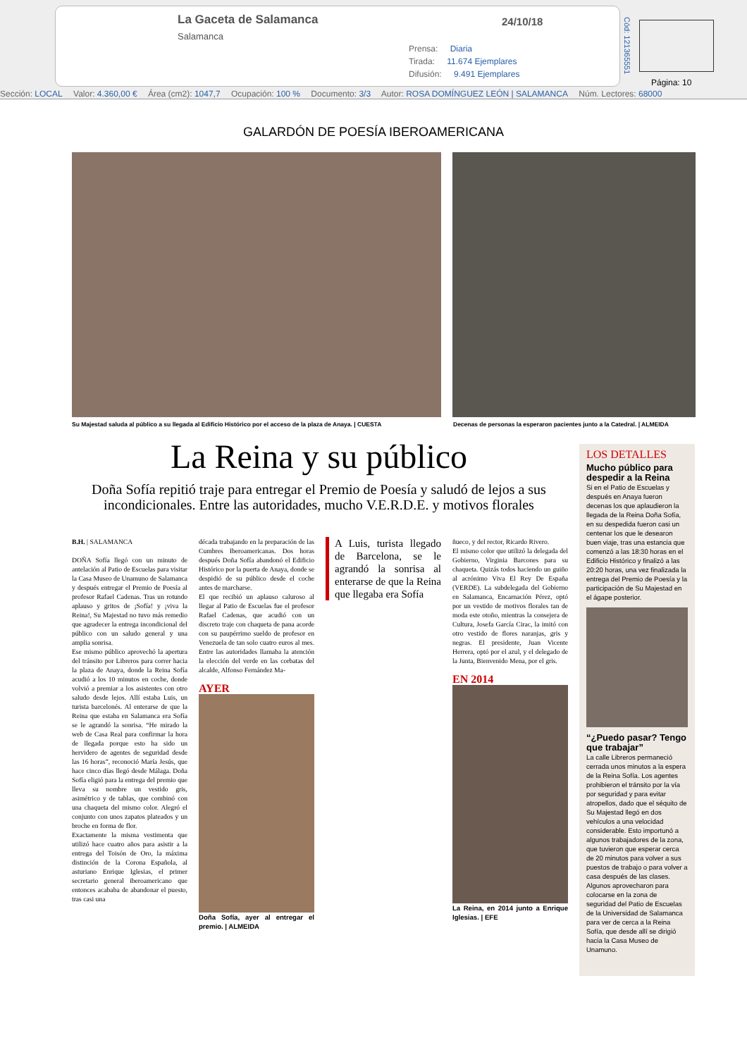La Gaceta de Salamanca
Salamanca
24/10/18
Prensa: Diaria
Tirada: 11.674 Ejemplares
Difusión: 9.491 Ejemplares
Cód: 121365551
Página: 10
Sección: LOCAL Valor: 4.360,00 € Área (cm2): 1047,7 Ocupación: 100 % Documento: 3/3 Autor: ROSA DOMÍNGUEZ LEÓN | SALAMANCA Núm. Lectores: 68000
GALARDÓN DE POESÍA IBEROAMERICANA
Su Majestad saluda al público a su llegada al Edificio Histórico por el acceso de la plaza de Anaya. | CUESTA
Decenas de personas la esperaron pacientes junto a la Catedral. | ALMEIDA
La Reina y su público
Doña Sofía repitió traje para entregar el Premio de Poesía y saludó de lejos a sus incondicionales. Entre las autoridades, mucho V.E.R.D.E. y motivos florales
B.H. | SALAMANCA
DOÑA Sofía llegó con un minuto de antelación al Patio de Escuelas para visitar la Casa Museo de Unamuno de Salamanca y después entregar el Premio de Poesía al profesor Rafael Cadenas. Tras un rotundo aplauso y gritos de ¡Sofía! y ¡viva la Reina!, Su Majestad no tuvo más remedio que agradecer la entrega incondicional del público con un saludo general y una amplia sonrisa.
Ese mismo público aprovechó la apertura del tránsito por Libreros para correr hacia la plaza de Anaya, donde la Reina Sofía acudió a los 10 minutos en coche, donde volvió a premiar a los asistentes con otro saludo desde lejos. Allí estaba Luis, un turista barcelonés. Al enterarse de que la Reina que estaba en Salamanca era Sofía se le agrandó la sonrisa. “He mirado la web de Casa Real para confirmar la hora de llegada porque esto ha sido un hervidero de agentes de seguridad desde las 16 horas”, reconoció María Jesús, que hace cinco días llegó desde Málaga. Doña Sofía eligió para la entrega del premio que lleva su nombre un vestido gris, asimétrico y de tablas, que combinó con una chaqueta del mismo color. Alegró el conjunto con unos zapatos plateados y un broche en forma de flor.
Exactamente la misma vestimenta que utilizó hace cuatro años para asistir a la entrega del Toisón de Oro, la máxima distinción de la Corona Española, al asturiano Enrique Iglesias, el primer secretario general iberoamericano que entonces acababa de abandonar el puesto, tras casi una
década trabajando en la preparación de las Cumbres Iberoamericanas. Dos horas después Doña Sofía abandonó el Edificio Histórico por la puerta de Anaya, donde se despidió de su público desde el coche antes de marcharse.
El que recibió un aplauso caluroso al llegar al Patio de Escuelas fue el profesor Rafael Cadenas, que acudió con un discreto traje con chaqueta de pana acorde con su paupérrimo sueldo de profesor en Venezuela de tan solo cuatro euros al mes. Entre las autoridades llamaba la atención la elección del verde en las corbatas del alcalde, Alfonso Fernández Ma-
AYER
Doña Sofía, ayer al entregar el premio. | ALMEIDA
A Luis, turista llegado de Barcelona, se le agrandó la sonrisa al enterarse de que la Reina que llegaba era Sofía
ñueco, y del rector, Ricardo Rivero.
El mismo color que utilizó la delegada del Gobierno, Virginia Barcones para su chaqueta. Quizás todos haciendo un guiño al acrónimo Viva El Rey De España (VERDE). La subdelegada del Gobierno en Salamanca, Encarnación Pérez, optó por un vestido de motivos florales tan de moda este otoño, mientras la consejera de Cultura, Josefa García Cirac, la imitó con otro vestido de flores naranjas, gris y negras. El presidente, Juan Vicente Herrera, optó por el azul, y el delegado de la Junta, Bienvenido Mena, por el gris.
EN 2014
La Reina, en 2014 junto a Enrique Iglesias. | EFE
LOS DETALLES
Mucho público para despedir a la Reina
Si en el Patio de Escuelas y después en Anaya fueron decenas los que aplaudieron la llegada de la Reina Doña Sofía, en su despedida fueron casi un centenar los que le desearon buen viaje, tras una estancia que comenzó a las 18:30 horas en el Edificio Histórico y finalizó a las 20:20 horas, una vez finalizada la entrega del Premio de Poesía y la participación de Su Majestad en el ágape posterior.
“¿Puedo pasar? Tengo que trabajar”
La calle Libreros permaneció cerrada unos minutos a la espera de la Reina Sofía. Los agentes prohibieron el tránsito por la vía por seguridad y para evitar atropellos, dado que el séquito de Su Majestad llegó en dos vehículos a una velocidad considerable. Esto importunó a algunos trabajadores de la zona, que tuvieron que esperar cerca de 20 minutos para volver a sus puestos de trabajo o para volver a casa después de las clases. Algunos aprovecharon para colocarse en la zona de seguridad del Patio de Escuelas de la Universidad de Salamanca para ver de cerca a la Reina Sofía, que desde allí se dirigió hacia la Casa Museo de Unamuno.